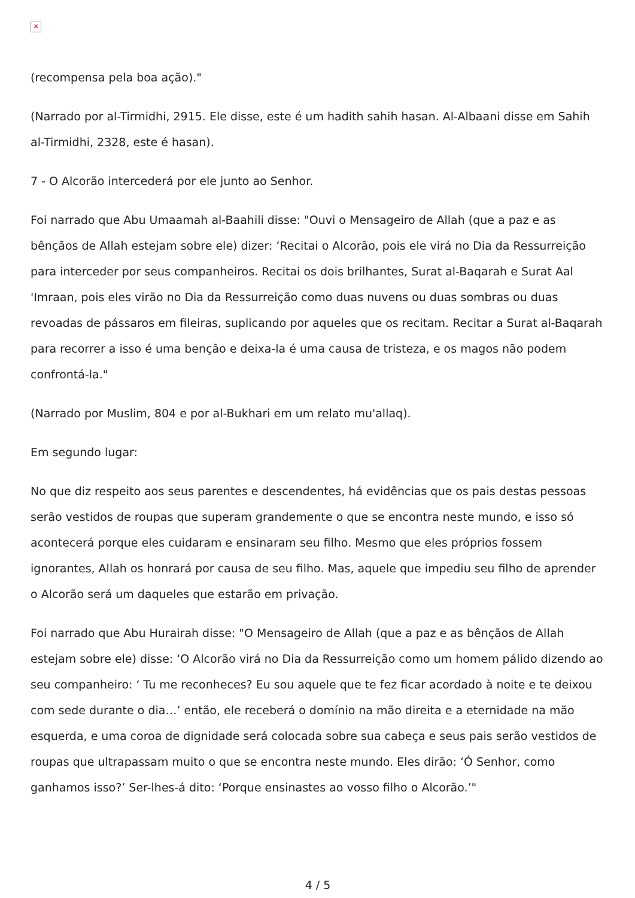✕
(recompensa pela boa ação)."
(Narrado por al-Tirmidhi, 2915. Ele disse, este é um hadith sahih hasan. Al-Albaani disse em Sahih al-Tirmidhi, 2328, este é hasan).
7 - O Alcorão intercederá por ele junto ao Senhor.
Foi narrado que Abu Umaamah al-Baahili disse: "Ouvi o Mensageiro de Allah (que a paz e as bênçãos de Allah estejam sobre ele) dizer: ‘Recitai o Alcorão, pois ele virá no Dia da Ressurreição para interceder por seus companheiros. Recitai os dois brilhantes, Surat al-Baqarah e Surat Aal 'Imraan, pois eles virão no Dia da Ressurreição como duas nuvens ou duas sombras ou duas revoadas de pássaros em fileiras, suplicando por aqueles que os recitam. Recitar a Surat al-Baqarah para recorrer a isso é uma benção e deixa-la é uma causa de tristeza, e os magos não podem confrontá-la."
(Narrado por Muslim, 804 e por al-Bukhari em um relato mu'allaq).
Em segundo lugar:
No que diz respeito aos seus parentes e descendentes, há evidências que os pais destas pessoas serão vestidos de roupas que superam grandemente o que se encontra neste mundo, e isso só acontecerá porque eles cuidaram e ensinaram seu filho. Mesmo que eles próprios fossem ignorantes, Allah os honrará por causa de seu filho. Mas, aquele que impediu seu filho de aprender o Alcorão será um daqueles que estarão em privação.
Foi narrado que Abu Hurairah disse: "O Mensageiro de Allah (que a paz e as bênçãos de Allah estejam sobre ele) disse: ‘O Alcorão virá no Dia da Ressurreição como um homem pálido dizendo ao seu companheiro: ‘ Tu me reconheces? Eu sou aquele que te fez ficar acordado à noite e te deixou com sede durante o dia…’ então, ele receberá o domínio na mão direita e a eternidade na mão esquerda, e uma coroa de dignidade será colocada sobre sua cabeça e seus pais serão vestidos de roupas que ultrapassam muito o que se encontra neste mundo. Eles dirão: ‘Ó Senhor, como ganhamos isso?’ Ser-lhes-á dito: ‘Porque ensinastes ao vosso filho o Alcorão.’"
4 / 5